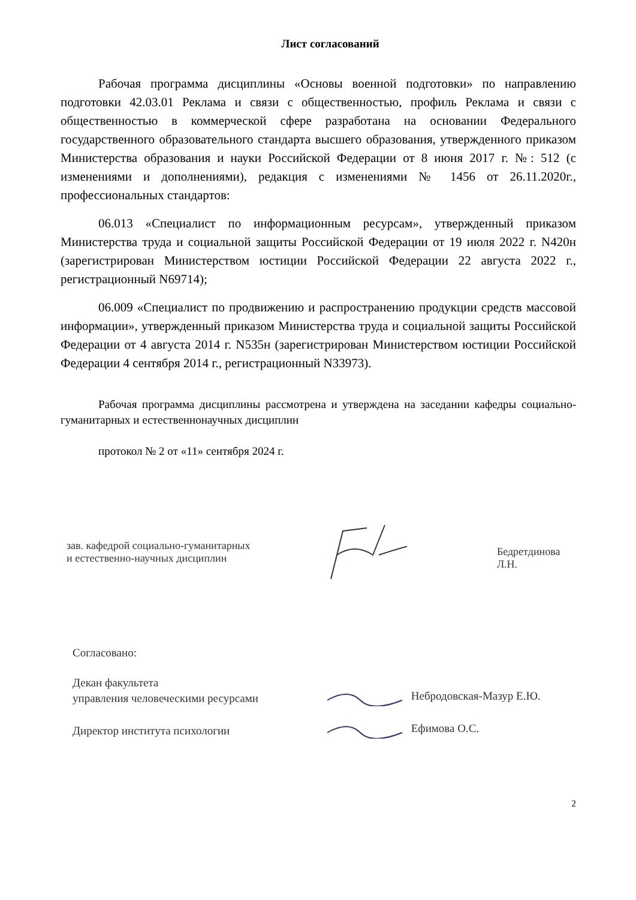Лист согласований
Рабочая программа дисциплины «Основы военной подготовки» по направлению подготовки 42.03.01 Реклама и связи с общественностью, профиль Реклама и связи с общественностью в коммерческой сфере разработана на основании Федерального государственного образовательного стандарта высшего образования, утвержденного приказом Министерства образования и науки Российской Федерации от 8 июня 2017 г. №: 512 (с изменениями и дополнениями), редакция с изменениями № 1456 от 26.11.2020г., профессиональных стандартов:
06.013 «Специалист по информационным ресурсам», утвержденный приказом Министерства труда и социальной защиты Российской Федерации от 19 июля 2022 г. N420н (зарегистрирован Министерством юстиции Российской Федерации 22 августа 2022 г., регистрационный N69714);
06.009 «Специалист по продвижению и распространению продукции средств массовой информации», утвержденный приказом Министерства труда и социальной защиты Российской Федерации от 4 августа 2014 г. N535н (зарегистрирован Министерством юстиции Российской Федерации 4 сентября 2014 г., регистрационный N33973).
Рабочая программа дисциплины рассмотрена и утверждена на заседании кафедры социально-гуманитарных и естественнонаучных дисциплин
протокол № 2 от «11» сентября 2024 г.
зав. кафедрой социально-гуманитарных
и естественно-научных дисциплин
Бедретдинова Л.Н.
Согласовано:
Декан факультета
управления человеческими ресурсами
Небродовская-Мазур Е.Ю.
Директор института психологии
Ефимова О.С.
2